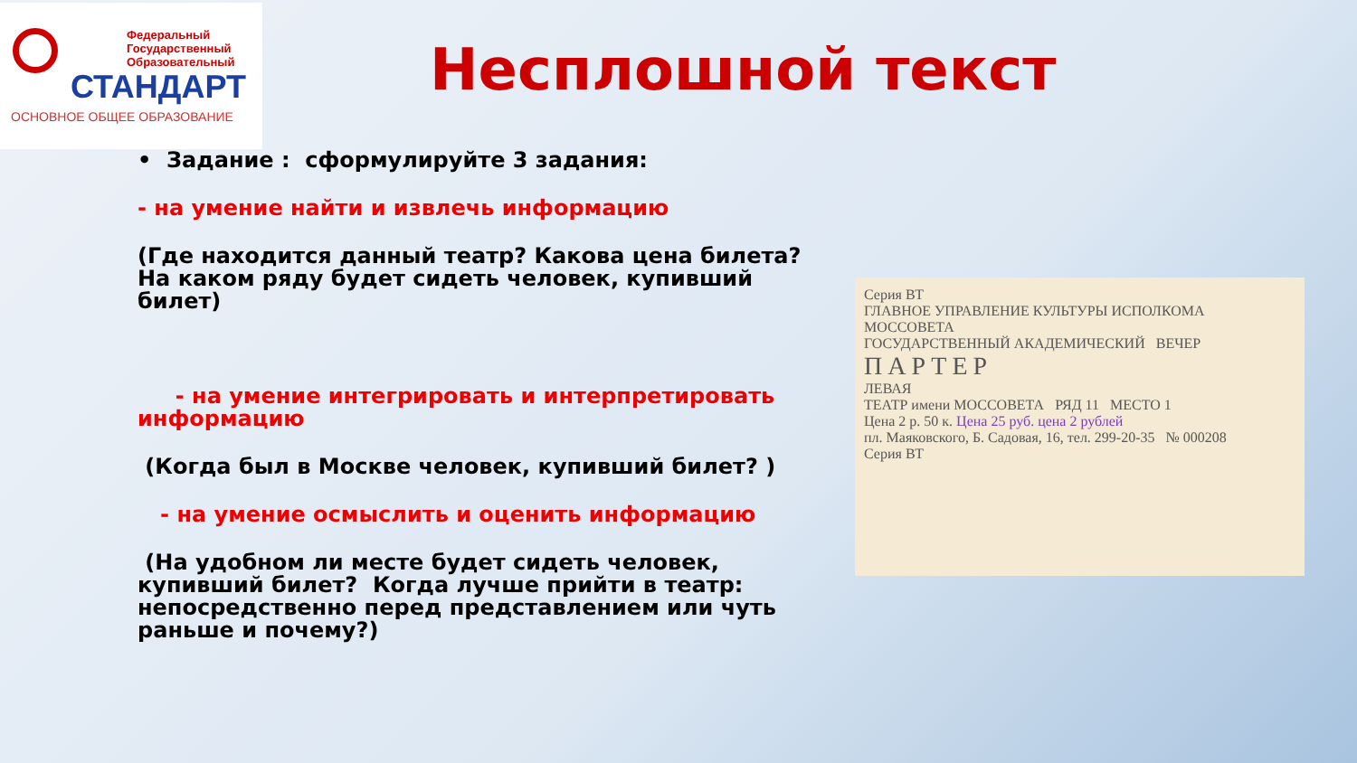Федеральный
Государственный
Образовательный
СТАНДАРТ
ОСНОВНОЕ ОБЩЕЕ ОБРАЗОВАНИЕ
Несплошной текст
• Задание : сформулируйте 3 задания:
- на умение найти и извлечь информацию
(Где находится данный театр? Какова цена билета? На каком ряду будет сидеть человек, купивший билет)
- на умение интегрировать и интерпретировать информацию
(Когда был в Москве человек, купивший билет? )
- на умение осмыслить и оценить информацию
(На удобном ли месте будет сидеть человек, купивший билет? Когда лучше прийти в театр: непосредственно перед представлением или чуть раньше и почему?)
Серия ВТ
ГЛАВНОЕ УПРАВЛЕНИЕ КУЛЬТУРЫ ИСПОЛКОМА МОССОВЕТА
ГОСУДАРСТВЕННЫЙ АКАДЕМИЧЕСКИЙ ВЕЧЕР
ПАРТЕР
ЛЕВАЯ
ТЕАТР имени МОССОВЕТА РЯД 11 МЕСТО 1
Цена 2 р. 50 к. Цена 25 руб. цена 2 рублей
пл. Маяковского, Б. Садовая, 16, тел. 299-20-35 № 000208
Серия ВТ